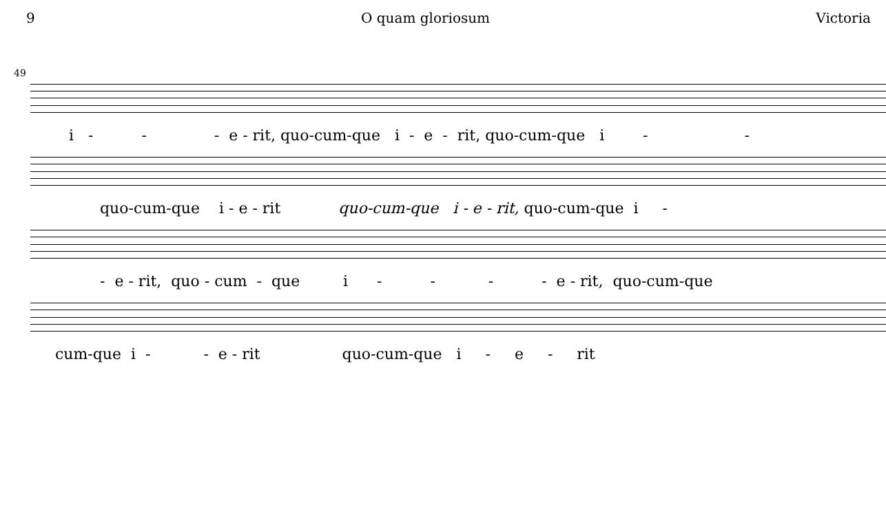9 O quam gloriosum Victoria
49
i - - - e - rit, quo-cum-que i - e - rit, quo-cum-que i - -
quo-cum-que i - e - rit quo-cum-que i - e - rit, quo-cum-que i -
- e - rit, quo - cum - que i - - - - e - rit, quo-cum-que
cum-que i - - e - rit quo-cum-que i - e - rit